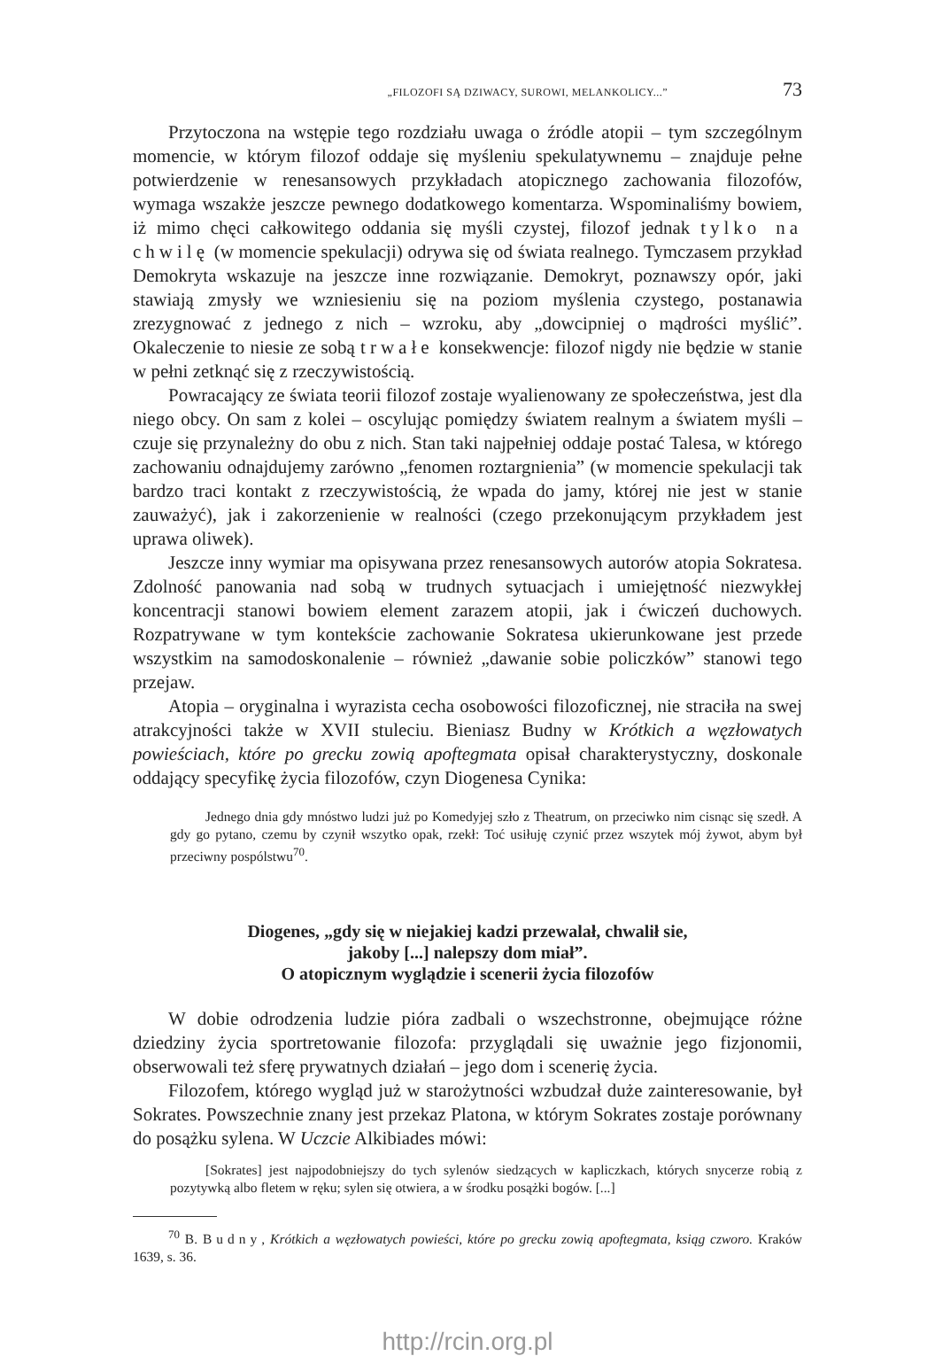„FILOZOFI SĄ DZIWACY, SUROWI, MELANKOLICY...” 73
Przytoczona na wstępie tego rozdziału uwaga o źródle atopii – tym szczególnym momencie, w którym filozof oddaje się myśleniu spekulatywnemu – znajduje pełne potwierdzenie w renesansowych przykładach atopicznego zachowania filozofów, wymaga wszakże jeszcze pewnego dodatkowego komentarza. Wspominaliśmy bowiem, iż mimo chęci całkowitego oddania się myśli czystej, filozof jednak tylko na chwilę (w momencie spekulacji) odrywa się od świata realnego. Tymczasem przykład Demokryta wskazuje na jeszcze inne rozwiązanie. Demokryt, poznawszy opór, jaki stawiają zmysły we wzniesieniu się na poziom myślenia czystego, postanawia zrezygnować z jednego z nich – wzroku, aby „dowcipniej o mądrości myślić”. Okaleczenie to niesie ze sobą trwałe konsekwencje: filozof nigdy nie będzie w stanie w pełni zetknąć się z rzeczywistością.
Powracający ze świata teorii filozof zostaje wyalienowany ze społeczeństwa, jest dla niego obcy. On sam z kolei – oscylując pomiędzy światem realnym a światem myśli – czuje się przynależny do obu z nich. Stan taki najpełniej oddaje postać Talesa, w którego zachowaniu odnajdujemy zarówno „fenomen roztargnienia” (w momencie spekulacji tak bardzo traci kontakt z rzeczywistością, że wpada do jamy, której nie jest w stanie zauważyć), jak i zakorzenienie w realności (czego przekonującym przykładem jest uprawa oliwek).
Jeszcze inny wymiar ma opisywana przez renesansowych autorów atopia Sokratesa. Zdolność panowania nad sobą w trudnych sytuacjach i umiejętność niezwykłej koncentracji stanowi bowiem element zarazem atopii, jak i ćwiczeń duchowych. Rozpatrywane w tym kontekście zachowanie Sokratesa ukierunkowane jest przede wszystkim na samodoskonalenie – również „dawanie sobie policzków” stanowi tego przejaw.
Atopia – oryginalna i wyrazista cecha osobowości filozoficznej, nie straciła na swej atrakcyjności także w XVII stuleciu. Bieniasz Budny w Krótkich a węzłowatych powieściach, które po grecku zowią apoftegmata opisał charakterystyczny, doskonale oddający specyfikę życia filozofów, czyn Diogenesa Cynika:
Jednego dnia gdy mnóstwo ludzi już po Komedyjej szło z Theatrum, on przeciwko nim cisnąc się szedł. A gdy go pytano, czemu by czynił wszytko opak, rzekł: Toć usiłuję czynić przez wszytek mój żywot, abym był przeciwny pospólstwu<sup>70</sup>.
Diogenes, „gdy się w niejakiej kadzi przewalał, chwalił sie,
jakoby [...] nalepszy dom miał”.
O atopicznym wyglądzie i scenerii życia filozofów
W dobie odrodzenia ludzie pióra zadbali o wszechstronne, obejmujące różne dziedziny życia sportretowanie filozofa: przyglądali się uważnie jego fizjonomii, obserwowali też sferę prywatnych działań – jego dom i scenerię życia.
Filozofem, którego wygląd już w starożytności wzbudzał duże zainteresowanie, był Sokrates. Powszechnie znany jest przekaz Platona, w którym Sokrates zostaje porównany do posążku sylena. W Uczcie Alkibiades mówi:
[Sokrates] jest najpodobniejszy do tych sylenów siedzących w kapliczkach, których snycerze robią z pozytywką albo fletem w ręku; sylen się otwiera, a w środku posążki bogów. [...]
<sup>70</sup> B. Budny, Krótkich a węzłowatych powieści, które po grecku zowią apoftegmata, ksiąg czworo. Kraków 1639, s. 36.
http://rcin.org.pl